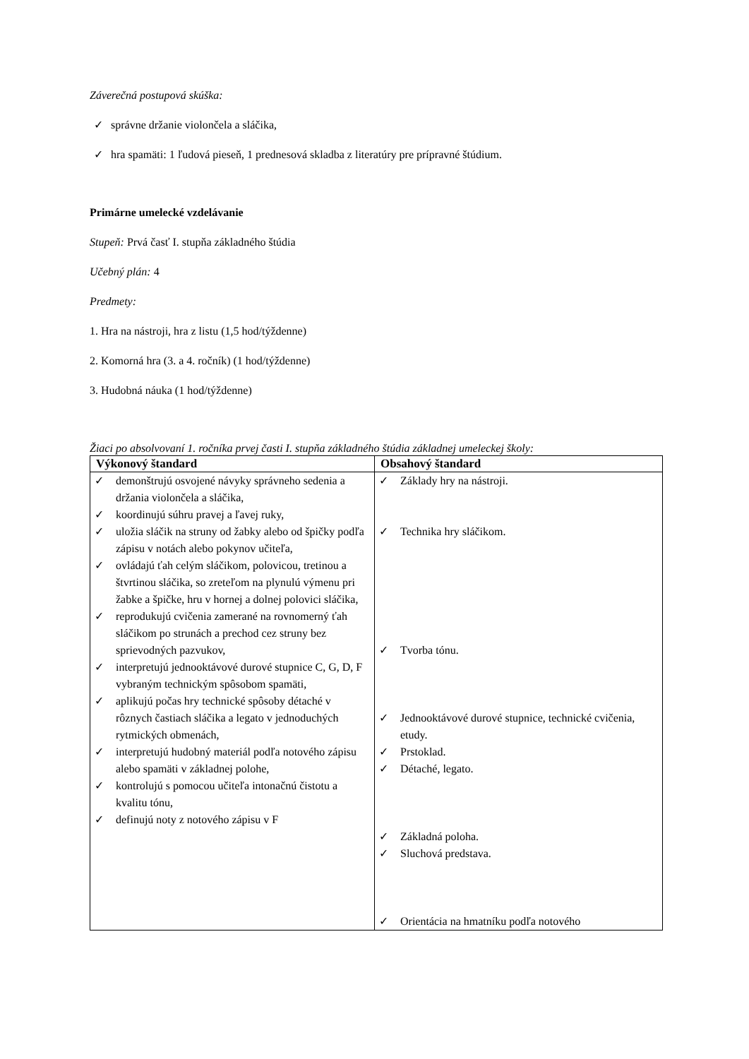Záverečná postupová skúška:
✓ správne držanie violončela a sláčika,
✓ hra spamäti: 1 ľudová pieseň, 1 prednesová skladba z literatúry pre prípravné štúdium.
Primárne umelecké vzdelávanie
Stupeň: Prvá časť I. stupňa základného štúdia
Učebný plán: 4
Predmety:
1. Hra na nástroji, hra z listu (1,5 hod/týždenne)
2. Komorná hra (3. a 4. ročník) (1 hod/týždenne)
3. Hudobná náuka (1 hod/týždenne)
Žiaci po absolvovaní 1. ročníka prvej časti I. stupňa základného štúdia základnej umeleckej školy:
| Výkonový štandard | Obsahový štandard |
| --- | --- |
| ✓ demonštrujú osvojené návyky správneho sedenia a držania violončela a sláčika, ✓ koordinujú súhru pravej a ľavej ruky, ✓ uložia sláčik na struny od žabky alebo od špičky podľa zápisu v notách alebo pokynov učiteľa, ✓ ovládajú ťah celým sláčikom, polovicou, tretinou a štvrtinou sláčika, so zreteľom na plynulú výmenu pri žabke a špičke, hru v hornej a dolnej polovici sláčika, ✓ reprodukujú cvičenia zamerané na rovnomerný ťah sláčikom po strunách a prechod cez struny bez sprievodných pazvukov, ✓ interpretujú jednooktávové durové stupnice C, G, D, F vybraným technickým spôsobom spamäti, ✓ aplikujú počas hry technické spôsoby détaché v rôznych častiach sláčika a legato v jednoduchých rytmických obmenách, ✓ interpretujú hudobný materiál podľa notového zápisu alebo spamäti v základnej polohe, ✓ kontrolujú s pomocou učiteľa intonačnú čistotu a kvalitu tónu, ✓ definujú noty z notového zápisu v F | ✓ Základy hry na nástroji. ✓ Technika hry sláčikom. ✓ Tvorba tónu. ✓ Jednooktávové durové stupnice, technické cvičenia, etudy. ✓ Prstoklad. ✓ Détaché, legato. ✓ Základná poloha. ✓ Sluchová predstava. ✓ Orientácia na hmatníku podľa notového |